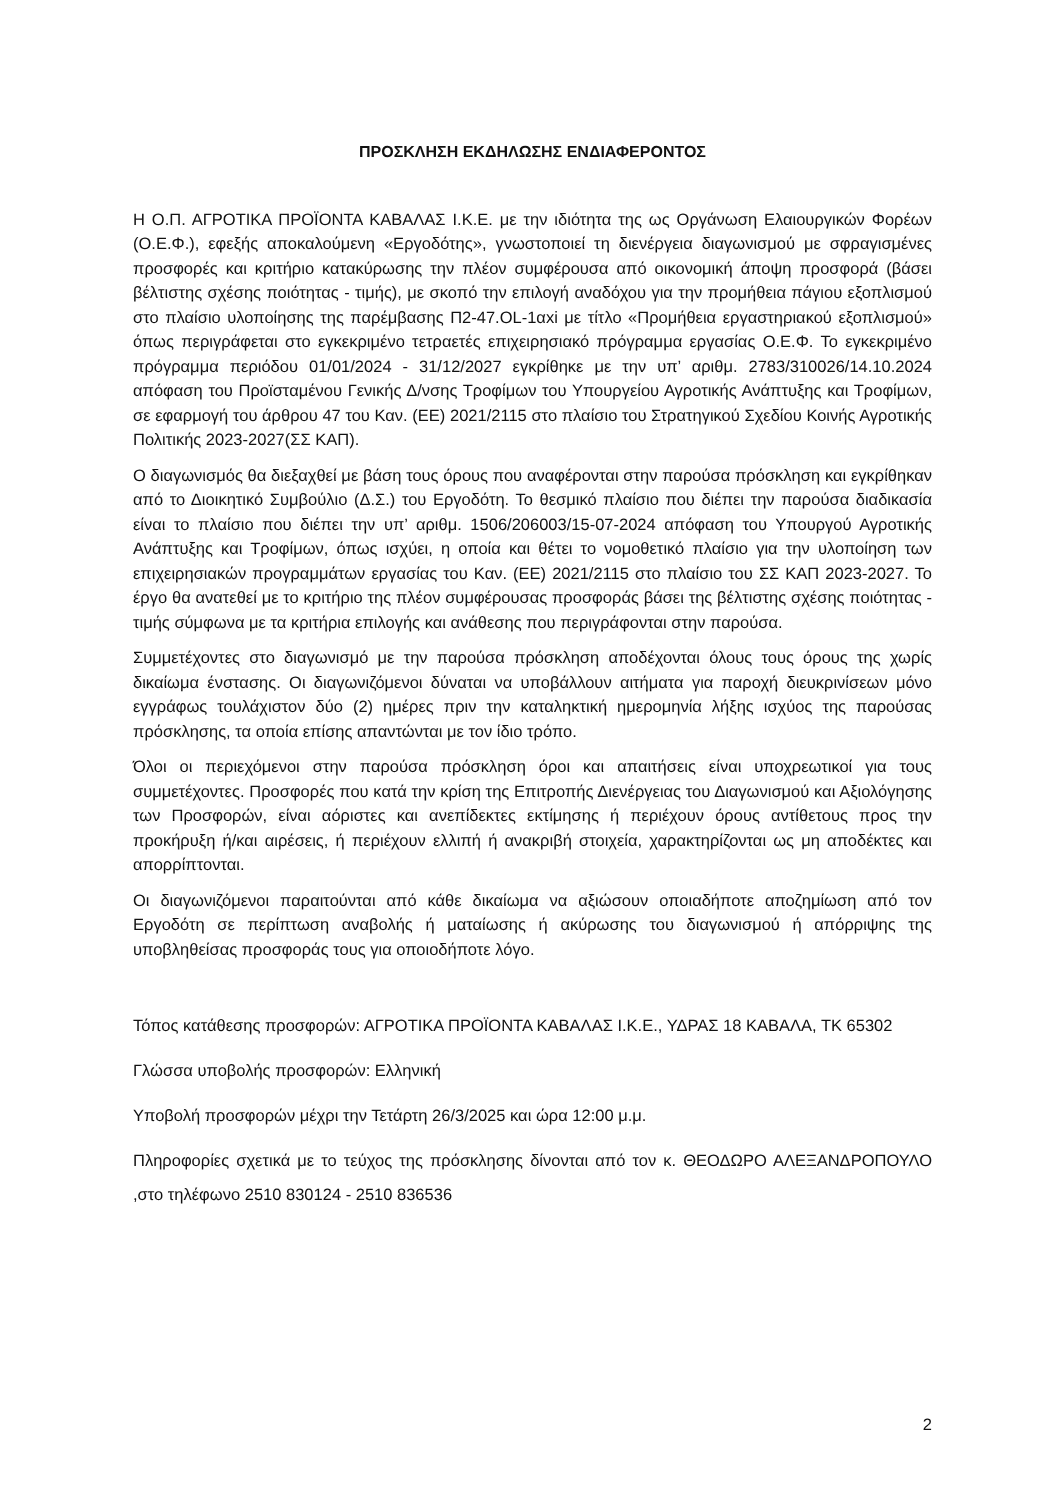ΠΡΟΣΚΛΗΣΗ ΕΚΔΗΛΩΣΗΣ ΕΝΔΙΑΦΕΡΟΝΤΟΣ
Η Ο.Π. ΑΓΡΟΤΙΚΑ ΠΡΟΪΟΝΤΑ ΚΑΒΑΛΑΣ Ι.Κ.Ε. με την ιδιότητα της ως Οργάνωση Ελαιουργικών Φορέων (Ο.Ε.Φ.), εφεξής αποκαλούμενη «Εργοδότης», γνωστοποιεί τη διενέργεια διαγωνισμού με σφραγισμένες προσφορές και κριτήριο κατακύρωσης την πλέον συμφέρουσα από οικονομική άποψη προσφορά (βάσει βέλτιστης σχέσης ποιότητας - τιμής), με σκοπό την επιλογή αναδόχου για την προμήθεια πάγιου εξοπλισμού στο πλαίσιο υλοποίησης της παρέμβασης Π2-47.OL-1αxi με τίτλο «Προμήθεια εργαστηριακού εξοπλισμού» όπως περιγράφεται στο εγκεκριμένο τετραετές επιχειρησιακό πρόγραμμα εργασίας Ο.Ε.Φ. Το εγκεκριμένο πρόγραμμα περιόδου 01/01/2024 - 31/12/2027 εγκρίθηκε με την υπ’ αριθμ. 2783/310026/14.10.2024 απόφαση του Προϊσταμένου Γενικής Δ/νσης Τροφίμων του Υπουργείου Αγροτικής Ανάπτυξης και Τροφίμων, σε εφαρμογή του άρθρου 47 του Καν. (ΕΕ) 2021/2115 στο πλαίσιο του Στρατηγικού Σχεδίου Κοινής Αγροτικής Πολιτικής 2023-2027(ΣΣ ΚΑΠ).
Ο διαγωνισμός θα διεξαχθεί με βάση τους όρους που αναφέρονται στην παρούσα πρόσκληση και εγκρίθηκαν από το Διοικητικό Συμβούλιο (Δ.Σ.) του Εργοδότη. Το θεσμικό πλαίσιο που διέπει την παρούσα διαδικασία είναι το πλαίσιο που διέπει την υπ’ αριθμ. 1506/206003/15-07-2024 απόφαση του Υπουργού Αγροτικής Ανάπτυξης και Τροφίμων, όπως ισχύει, η οποία και θέτει το νομοθετικό πλαίσιο για την υλοποίηση των επιχειρησιακών προγραμμάτων εργασίας του Καν. (ΕΕ) 2021/2115 στο πλαίσιο του ΣΣ ΚΑΠ 2023-2027. Το έργο θα ανατεθεί με το κριτήριο της πλέον συμφέρουσας προσφοράς βάσει της βέλτιστης σχέσης ποιότητας - τιμής σύμφωνα με τα κριτήρια επιλογής και ανάθεσης που περιγράφονται στην παρούσα.
Συμμετέχοντες στο διαγωνισμό με την παρούσα πρόσκληση αποδέχονται όλους τους όρους της χωρίς δικαίωμα ένστασης. Οι διαγωνιζόμενοι δύναται να υποβάλλουν αιτήματα για παροχή διευκρινίσεων μόνο εγγράφως τουλάχιστον δύο (2) ημέρες πριν την καταληκτική ημερομηνία λήξης ισχύος της παρούσας πρόσκλησης, τα οποία επίσης απαντώνται με τον ίδιο τρόπο.
Όλοι οι περιεχόμενοι στην παρούσα πρόσκληση όροι και απαιτήσεις είναι υποχρεωτικοί για τους συμμετέχοντες. Προσφορές που κατά την κρίση της Επιτροπής Διενέργειας του Διαγωνισμού και Αξιολόγησης των Προσφορών, είναι αόριστες και ανεπίδεκτες εκτίμησης ή περιέχουν όρους αντίθετους προς την προκήρυξη ή/και αιρέσεις, ή περιέχουν ελλιπή ή ανακριβή στοιχεία, χαρακτηρίζονται ως μη αποδέκτες και απορρίπτονται.
Οι διαγωνιζόμενοι παραιτούνται από κάθε δικαίωμα να αξιώσουν οποιαδήποτε αποζημίωση από τον Εργοδότη σε περίπτωση αναβολής ή ματαίωσης ή ακύρωσης του διαγωνισμού ή απόρριψης της υποβληθείσας προσφοράς τους για οποιοδήποτε λόγο.
Τόπος κατάθεσης προσφορών: ΑΓΡΟΤΙΚΑ ΠΡΟΪΟΝΤΑ ΚΑΒΑΛΑΣ Ι.Κ.Ε., ΥΔΡΑΣ 18 ΚΑΒΑΛΑ, ΤΚ 65302
Γλώσσα υποβολής προσφορών: Ελληνική
Υποβολή προσφορών μέχρι την Τετάρτη 26/3/2025 και ώρα 12:00 μ.μ.
Πληροφορίες σχετικά με το τεύχος της πρόσκλησης δίνονται από τον κ. ΘΕΟΔΩΡΟ ΑΛΕΞΑΝΔΡΟΠΟΥΛΟ ,στο τηλέφωνο 2510 830124 - 2510 836536
2